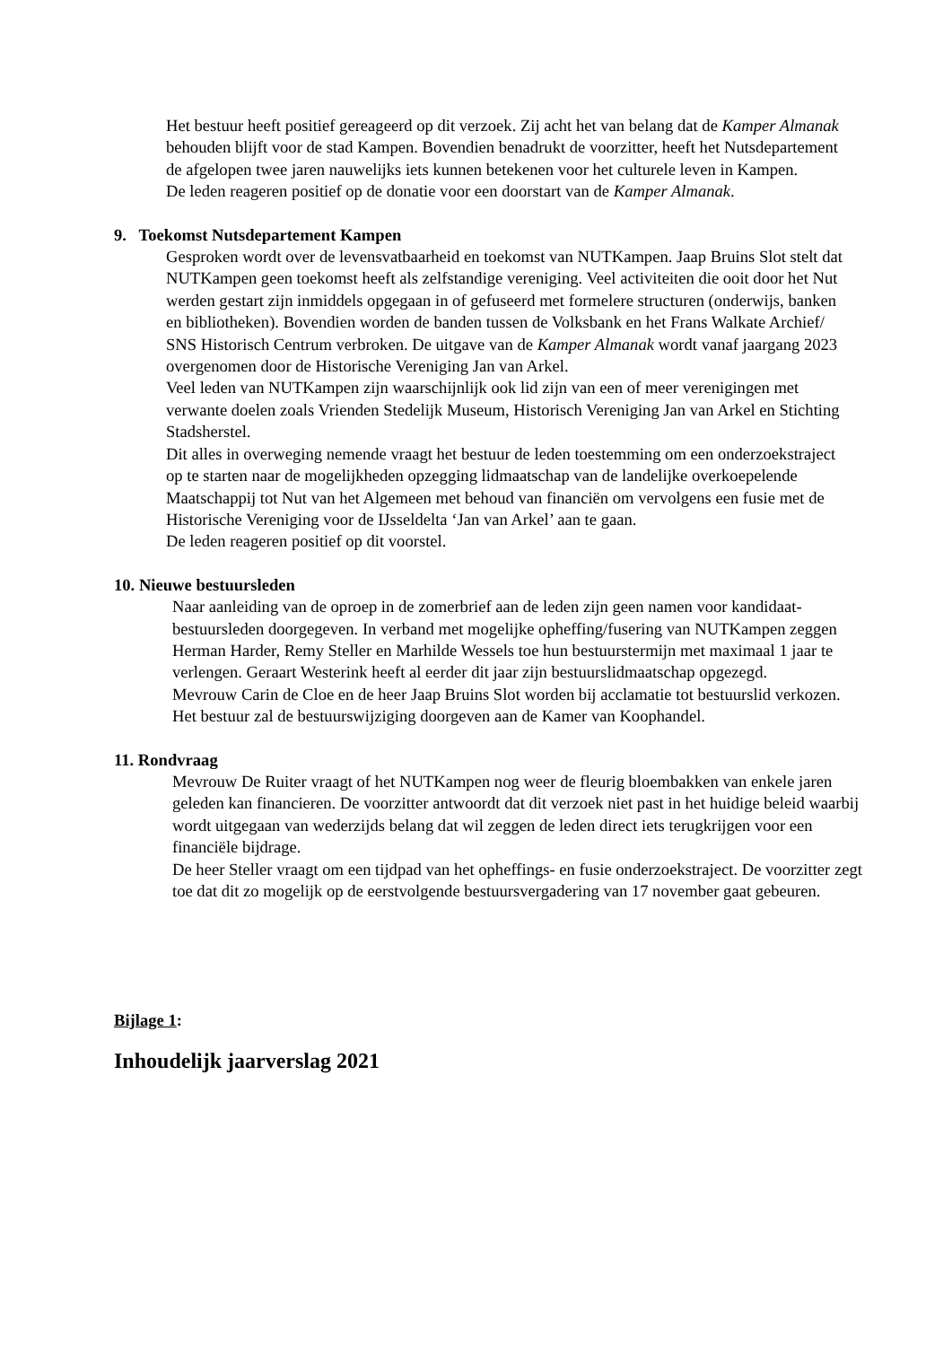Het bestuur heeft positief gereageerd op dit verzoek. Zij acht het van belang dat de Kamper Almanak behouden blijft voor de stad Kampen. Bovendien benadrukt de voorzitter, heeft het Nutsdepartement de afgelopen twee jaren nauwelijks iets kunnen betekenen voor het culturele leven in Kampen.
De leden reageren positief op de donatie voor een doorstart van de Kamper Almanak.
9. Toekomst Nutsdepartement Kampen
Gesproken wordt over de levensvatbaarheid en toekomst van NUTKampen. Jaap Bruins Slot stelt dat NUTKampen geen toekomst heeft als zelfstandige vereniging. Veel activiteiten die ooit door het Nut werden gestart zijn inmiddels opgegaan in of gefuseerd met formelere structuren (onderwijs, banken en bibliotheken). Bovendien worden de banden tussen de Volksbank en het Frans Walkate Archief/ SNS Historisch Centrum verbroken. De uitgave van de Kamper Almanak wordt vanaf jaargang 2023 overgenomen door de Historische Vereniging Jan van Arkel.
Veel leden van NUTKampen zijn waarschijnlijk ook lid zijn van een of meer verenigingen met verwante doelen zoals Vrienden Stedelijk Museum, Historisch Vereniging Jan van Arkel en Stichting Stadsherstel.
Dit alles in overweging nemende vraagt het bestuur de leden toestemming om een onderzoekstraject op te starten naar de mogelijkheden opzegging lidmaatschap van de landelijke overkoepelende Maatschappij tot Nut van het Algemeen met behoud van financiën om vervolgens een fusie met de Historische Vereniging voor de IJsseldelta ‘Jan van Arkel’ aan te gaan.
De leden reageren positief op dit voorstel.
10. Nieuwe bestuursleden
Naar aanleiding van de oproep in de zomerbrief aan de leden zijn geen namen voor kandidaat-bestuursleden doorgegeven. In verband met mogelijke opheffing/fusering van NUTKampen zeggen Herman Harder, Remy Steller en Marhilde Wessels toe hun bestuurstermijn met maximaal 1 jaar te verlengen. Geraart Westerink heeft al eerder dit jaar zijn bestuurslidmaatschap opgezegd.
Mevrouw Carin de Cloe en de heer Jaap Bruins Slot worden bij acclamatie tot bestuurslid verkozen.
Het bestuur zal de bestuurswijziging doorgeven aan de Kamer van Koophandel.
11. Rondvraag
Mevrouw De Ruiter vraagt of het NUTKampen nog weer de fleurig bloembakken van enkele jaren geleden kan financieren. De voorzitter antwoordt dat dit verzoek niet past in het huidige beleid waarbij wordt uitgegaan van wederzijds belang dat wil zeggen de leden direct iets terugkrijgen voor een financiële bijdrage.
De heer Steller vraagt om een tijdpad van het opheffings- en fusie onderzoekstraject. De voorzitter zegt toe dat dit zo mogelijk op de eerstvolgende bestuursvergadering van 17 november gaat gebeuren.
Bijlage 1:
Inhoudelijk jaarverslag 2021